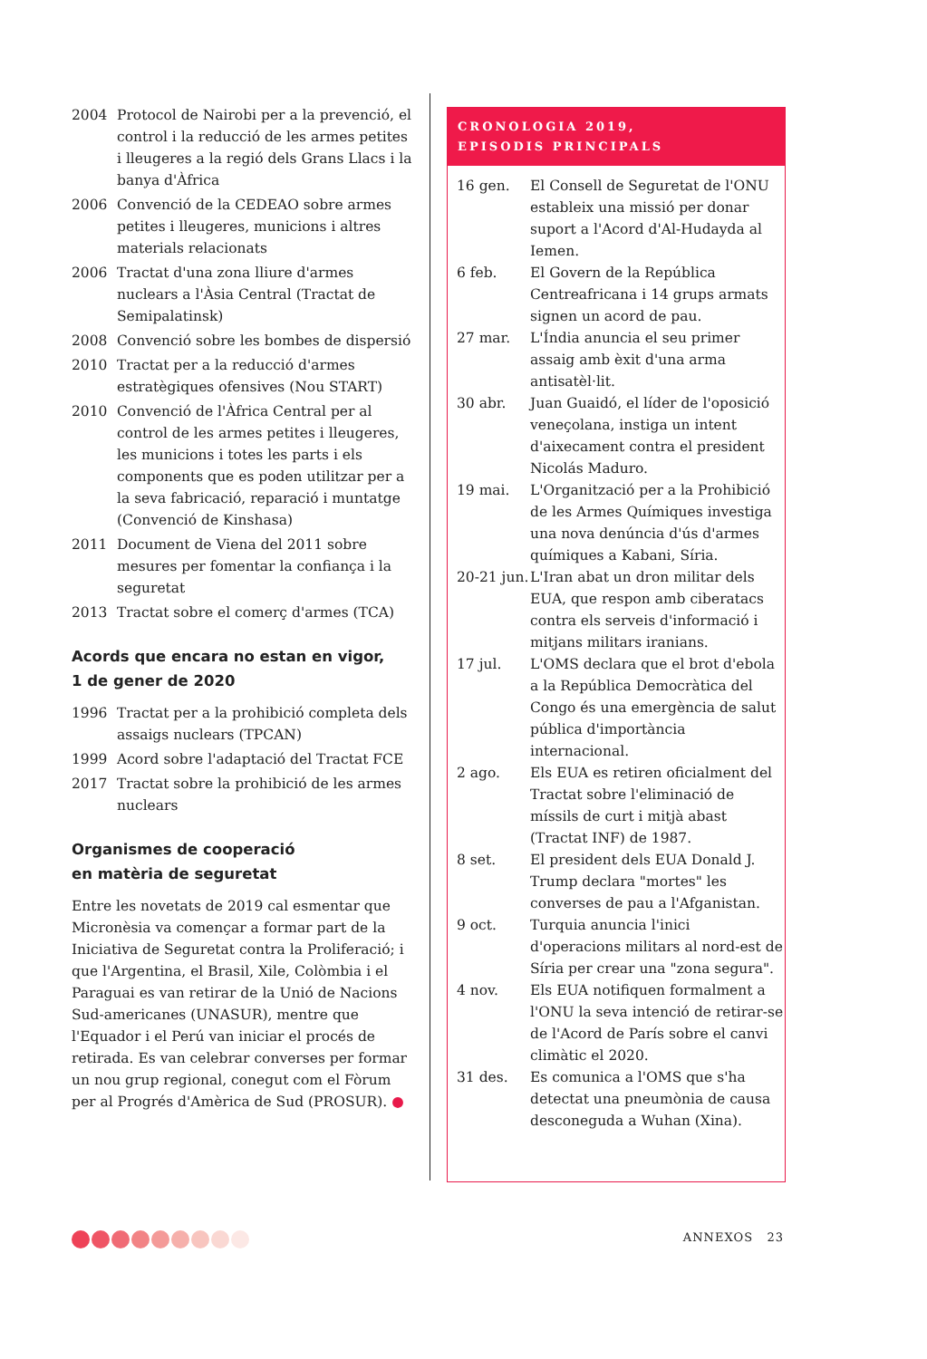| 2004 | Protocol de Nairobi per a la prevenció, el control i la reducció de les armes petites i lleugeres a la regió dels Grans Llacs i la banya d'Àfrica |
| 2006 | Convenció de la CEDEAO sobre armes petites i lleugeres, municions i altres materials relacionats |
| 2006 | Tractat d'una zona lliure d'armes nuclears a l'Àsia Central (Tractat de Semipalatinsk) |
| 2008 | Convenció sobre les bombes de dispersió |
| 2010 | Tractat per a la reducció d'armes estratègiques ofensives (Nou START) |
| 2010 | Convenció de l'Àfrica Central per al control de les armes petites i lleugeres, les municions i totes les parts i els components que es poden utilitzar per a la seva fabricació, reparació i muntatge (Convenció de Kinshasa) |
| 2011 | Document de Viena del 2011 sobre mesures per fomentar la confiança i la seguretat |
| 2013 | Tractat sobre el comerç d'armes (TCA) |
Acords que encara no estan en vigor,
1 de gener de 2020
| 1996 | Tractat per a la prohibició completa dels assaigs nuclears (TPCAN) |
| 1999 | Acord sobre l'adaptació del Tractat FCE |
| 2017 | Tractat sobre la prohibició de les armes nuclears |
Organismes de cooperació
en matèria de seguretat
Entre les novetats de 2019 cal esmentar que Micronèsia va començar a formar part de la Iniciativa de Seguretat contra la Proliferació; i que l'Argentina, el Brasil, Xile, Colòmbia i el Paraguai es van retirar de la Unió de Nacions Sud-americanes (UNASUR), mentre que l'Equador i el Perú van iniciar el procés de retirada. Es van celebrar converses per formar un nou grup regional, conegut com el Fòrum per al Progrés d'Amèrica de Sud (PROSUR). ●
CRONOLOGIA 2019,
EPISODIS PRINCIPALS
| 16 gen. | El Consell de Seguretat de l'ONU estableix una missió per donar suport a l'Acord d'Al-Hudayda al Iemen. |
| 6 feb. | El Govern de la República Centreafricana i 14 grups armats signen un acord de pau. |
| 27 mar. | L'Índia anuncia el seu primer assaig amb èxit d'una arma antisatèl·lit. |
| 30 abr. | Juan Guaidó, el líder de l'oposició veneçolana, instiga un intent d'aixecament contra el president Nicolás Maduro. |
| 19 mai. | L'Organització per a la Prohibició de les Armes Químiques investiga una nova denúncia d'ús d'armes químiques a Kabani, Síria. |
| 20-21 jun. | L'Iran abat un dron militar dels EUA, que respon amb ciberatacs contra els serveis d'informació i mitjans militars iranians. |
| 17 jul. | L'OMS declara que el brot d'ebola a la República Democràtica del Congo és una emergència de salut pública d'importància internacional. |
| 2 ago. | Els EUA es retiren oficialment del Tractat sobre l'eliminació de míssils de curt i mitjà abast (Tractat INF) de 1987. |
| 8 set. | El president dels EUA Donald J. Trump declara "mortes" les converses de pau a l'Afganistan. |
| 9 oct. | Turquia anuncia l'inici d'operacions militars al nord-est de Síria per crear una "zona segura". |
| 4 nov. | Els EUA notifiquen formalment a l'ONU la seva intenció de retirar-se de l'Acord de París sobre el canvi climàtic el 2020. |
| 31 des. | Es comunica a l'OMS que s'ha detectat una pneumònia de causa desconeguda a Wuhan (Xina). |
ANNEXOS 23